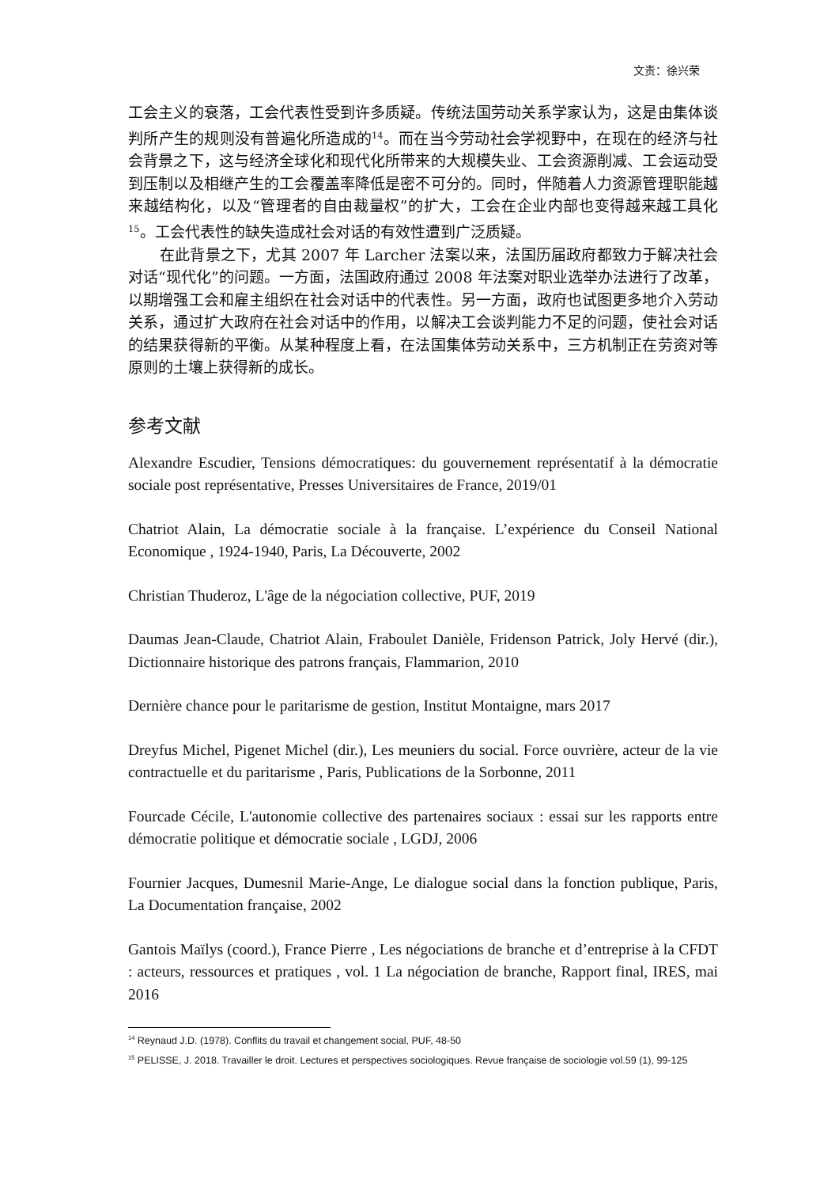文责：徐兴荣
工会主义的衰落，工会代表性受到许多质疑。传统法国劳动关系学家认为，这是由集体谈判所产生的规则没有普遍化所造成的<sup>14</sup>。而在当今劳动社会学视野中，在现在的经济与社会背景之下，这与经济全球化和现代化所带来的大规模失业、工会资源削减、工会运动受到压制以及相继产生的工会覆盖率降低是密不可分的。同时，伴随着人力资源管理职能越来越结构化，以及“管理者的自由裁量权”的扩大，工会在企业内部也变得越来越工具化<sup>15</sup>。工会代表性的缺失造成社会对话的有效性遭到广泛质疑。
在此背景之下，尤其 2007 年 Larcher 法案以来，法国历届政府都致力于解决社会对话“现代化”的问题。一方面，法国政府通过 2008 年法案对职业选举办法进行了改革，以期增强工会和雇主组织在社会对话中的代表性。另一方面，政府也试图更多地介入劳动关系，通过扩大政府在社会对话中的作用，以解决工会谈判能力不足的问题，使社会对话的结果获得新的平衡。从某种程度上看，在法国集体劳动关系中，三方机制正在劳资对等原则的土壤上获得新的成长。
参考文献
Alexandre Escudier, Tensions démocratiques: du gouvernement représentatif à la démocratie sociale post représentative, Presses Universitaires de France, 2019/01
Chatriot Alain, La démocratie sociale à la française. L’expérience du Conseil National Economique , 1924-1940, Paris, La Découverte, 2002
Christian Thuderoz, L'âge de la négociation collective, PUF, 2019
Daumas Jean-Claude, Chatriot Alain, Fraboulet Danièle, Fridenson Patrick, Joly Hervé (dir.), Dictionnaire historique des patrons français, Flammarion, 2010
Dernière chance pour le paritarisme de gestion, Institut Montaigne, mars 2017
Dreyfus Michel, Pigenet Michel (dir.), Les meuniers du social. Force ouvrière, acteur de la vie contractuelle et du paritarisme , Paris, Publications de la Sorbonne, 2011
Fourcade Cécile, L'autonomie collective des partenaires sociaux : essai sur les rapports entre démocratie politique et démocratie sociale , LGDJ, 2006
Fournier Jacques, Dumesnil Marie-Ange, Le dialogue social dans la fonction publique, Paris, La Documentation française, 2002
Gantois Maïlys (coord.), France Pierre , Les négociations de branche et d’entreprise à la CFDT : acteurs, ressources et pratiques , vol. 1 La négociation de branche, Rapport final, IRES, mai 2016
<sup>14</sup> Reynaud J.D. (1978). Conflits du travail et changement social, PUF, 48-50
<sup>15</sup> PELISSE, J. 2018. Travailler le droit. Lectures et perspectives sociologiques. Revue française de sociologie vol.59 (1), 99-125